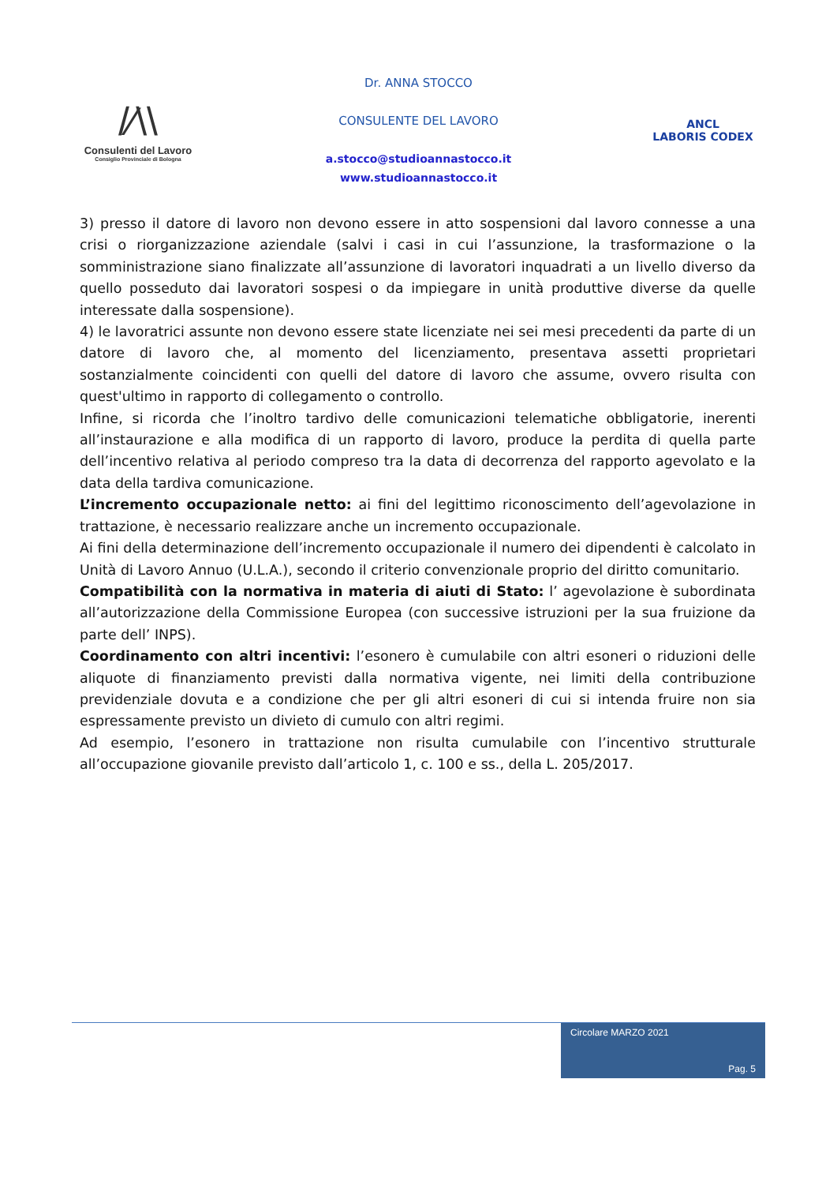/⁄\\
Consulenti del Lavoro
Consiglio Provinciale di Bologna
Dr. ANNA STOCCO
CONSULENTE DEL LAVORO
a.stocco@studioannastocco.it
www.studioannastocco.it
ANCL
LABORIS CODEX
3) presso il datore di lavoro non devono essere in atto sospensioni dal lavoro connesse a una crisi o riorganizzazione aziendale (salvi i casi in cui l’assunzione, la trasformazione o la somministrazione siano finalizzate all’assunzione di lavoratori inquadrati a un livello diverso da quello posseduto dai lavoratori sospesi o da impiegare in unità produttive diverse da quelle interessate dalla sospensione).
4) le lavoratrici assunte non devono essere state licenziate nei sei mesi precedenti da parte di un datore di lavoro che, al momento del licenziamento, presentava assetti proprietari sostanzialmente coincidenti con quelli del datore di lavoro che assume, ovvero risulta con quest'ultimo in rapporto di collegamento o controllo.
Infine, si ricorda che l’inoltro tardivo delle comunicazioni telematiche obbligatorie, inerenti all’instaurazione e alla modifica di un rapporto di lavoro, produce la perdita di quella parte dell’incentivo relativa al periodo compreso tra la data di decorrenza del rapporto agevolato e la data della tardiva comunicazione.
L’incremento occupazionale netto: ai fini del legittimo riconoscimento dell’agevolazione in trattazione, è necessario realizzare anche un incremento occupazionale.
Ai fini della determinazione dell’incremento occupazionale il numero dei dipendenti è calcolato in Unità di Lavoro Annuo (U.L.A.), secondo il criterio convenzionale proprio del diritto comunitario.
Compatibilità con la normativa in materia di aiuti di Stato: l’ agevolazione è subordinata all’autorizzazione della Commissione Europea (con successive istruzioni per la sua fruizione da parte dell’ INPS).
Coordinamento con altri incentivi: l’esonero è cumulabile con altri esoneri o riduzioni delle aliquote di finanziamento previsti dalla normativa vigente, nei limiti della contribuzione previdenziale dovuta e a condizione che per gli altri esoneri di cui si intenda fruire non sia espressamente previsto un divieto di cumulo con altri regimi.
Ad esempio, l’esonero in trattazione non risulta cumulabile con l’incentivo strutturale all’occupazione giovanile previsto dall’articolo 1, c. 100 e ss., della L. 205/2017.
Circolare MARZO 2021
Pag. 5